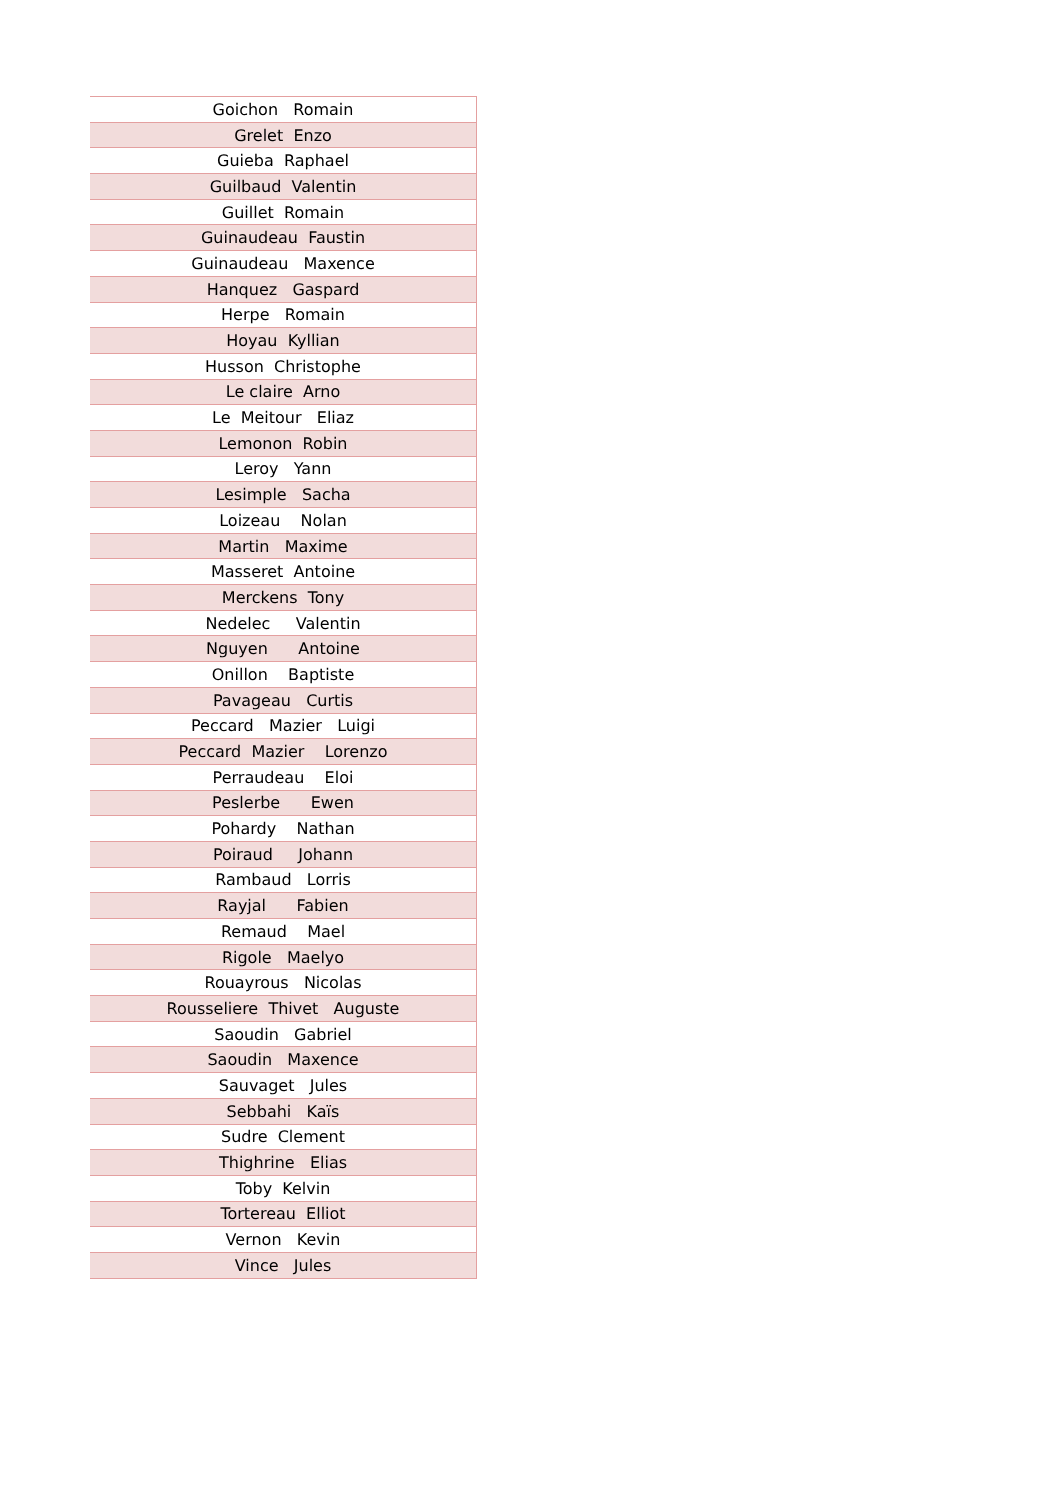| Goichon Romain |
| Grelet Enzo |
| Guieba Raphael |
| Guilbaud Valentin |
| Guillet Romain |
| Guinaudeau Faustin |
| Guinaudeau Maxence |
| Hanquez Gaspard |
| Herpe Romain |
| Hoyau Kyllian |
| Husson Christophe |
| Le claire Arno |
| Le Meitour Eliaz |
| Lemonon Robin |
| Leroy Yann |
| Lesimple Sacha |
| Loizeau Nolan |
| Martin Maxime |
| Masseret Antoine |
| Merckens Tony |
| Nedelec Valentin |
| Nguyen Antoine |
| Onillon Baptiste |
| Pavageau Curtis |
| Peccard Mazier Luigi |
| Peccard Mazier Lorenzo |
| Perraudeau Eloi |
| Peslerbe Ewen |
| Pohardy Nathan |
| Poiraud Johann |
| Rambaud Lorris |
| Rayjal Fabien |
| Remaud Mael |
| Rigole Maelyo |
| Rouayrous Nicolas |
| Rousseliere Thivet Auguste |
| Saoudin Gabriel |
| Saoudin Maxence |
| Sauvaget Jules |
| Sebbahi Kaïs |
| Sudre Clement |
| Thighrine Elias |
| Toby Kelvin |
| Tortereau Elliot |
| Vernon Kevin |
| Vince Jules |